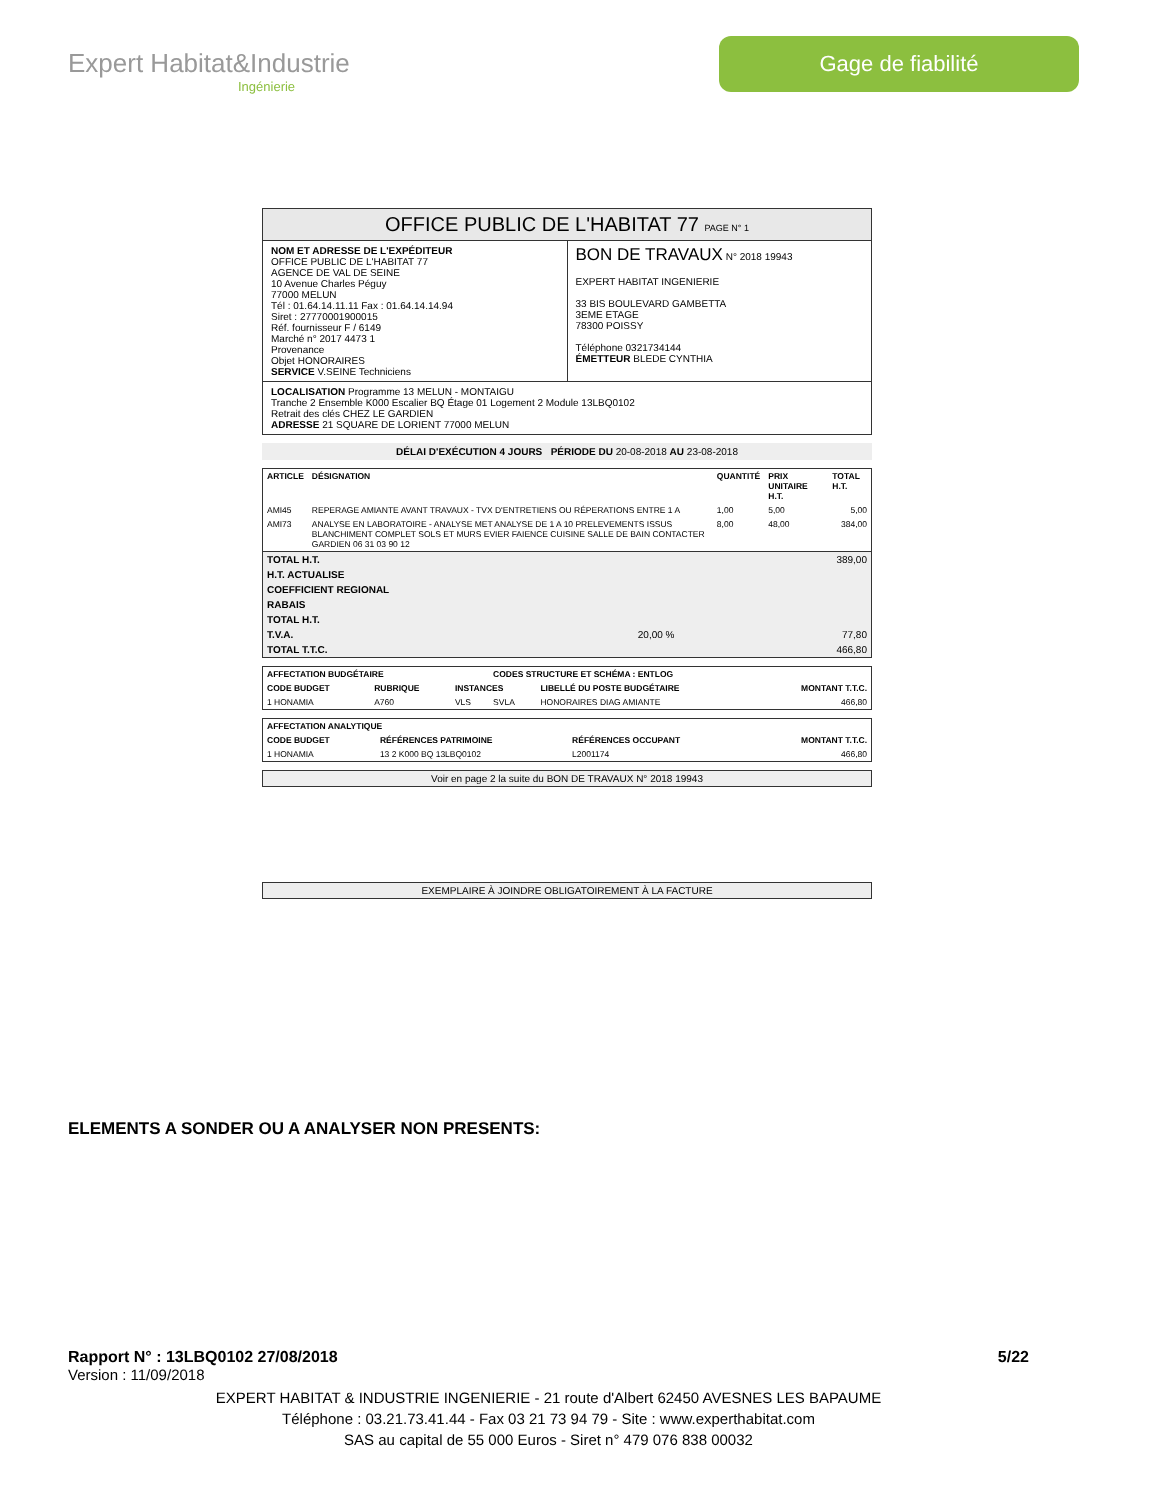Expert Habitat&Industrie
Ingénierie
Gage de fiabilité
OFFICE PUBLIC DE L'HABITAT 77 PAGE N° 1
NOM ET ADRESSE DE L'EXPÉDITEUR
OFFICE PUBLIC DE L'HABITAT 77
AGENCE DE VAL DE SEINE
10 Avenue Charles Péguy
77000 MELUN
Tél : 01.64.14.11.11 Fax : 01.64.14.14.94
Siret : 27770001900015
Réf. fournisseur F / 6149
Marché n° 2017 4473 1
Provenance
Objet HONORAIRES
SERVICE V.SEINE Techniciens
BON DE TRAVAUX N° 2018 19943
EXPERT HABITAT INGENIERIE
33 BIS BOULEVARD GAMBETTA
3EME ETAGE
78300 POISSY
Téléphone 0321734144
ÉMETTEUR BLEDE CYNTHIA
LOCALISATION Programme 13 MELUN - MONTAIGU
Tranche 2 Ensemble K000 Escalier BQ Étage 01 Logement 2 Module 13LBQ0102
Retrait des clés CHEZ LE GARDIEN
ADRESSE 21 SQUARE DE LORIENT 77000 MELUN
DÉLAI D'EXÉCUTION 4 JOURS PÉRIODE DU 20-08-2018 AU 23-08-2018
| ARTICLE | DÉSIGNATION | QUANTITÉ | PRIX UNITAIRE H.T. | TOTAL H.T. |
| --- | --- | --- | --- | --- |
| AMI45 | REPERAGE AMIANTE AVANT TRAVAUX - TVX D'ENTRETIENS OU RÉPERATIONS ENTRE 1 A | 1,00 | 5,00 | 5,00 |
| AMI73 | ANALYSE EN LABORATOIRE - ANALYSE MET ANALYSE DE 1 A 10 PRELEVEMENTS ISSUS BLANCHIMENT COMPLET SOLS ET MURS EVIER FAIENCE CUISINE SALLE DE BAIN CONTACTER GARDIEN 06 31 03 90 12 | 8,00 | 48,00 | 384,00 |
| TOTAL H.T. | | 389,00 |
| H.T. ACTUALISE | | |
| COEFFICIENT REGIONAL | | |
| RABAIS | | |
| TOTAL H.T. | | |
| T.V.A. | 20,00 % | 77,80 |
| TOTAL T.T.C. | | 466,80 |
| AFFECTATION BUDGÉTAIRE | | | CODES STRUCTURE ET SCHÉMA : ENTLOG | | |
| --- | --- | --- | --- | --- | --- |
| CODE BUDGET | RUBRIQUE | INSTANCES | | LIBELLÉ DU POSTE BUDGÉTAIRE | MONTANT T.T.C. |
| 1 HONAMIA | A760 | VLS | SVLA | HONORAIRES DIAG AMIANTE | 466,80 |
| AFFECTATION ANALYTIQUE | | | |
| --- | --- | --- | --- |
| CODE BUDGET | RÉFÉRENCES PATRIMOINE | RÉFÉRENCES OCCUPANT | MONTANT T.T.C. |
| 1 HONAMIA | 13 2 K000 BQ 13LBQ0102 | L2001174 | 466,80 |
Voir en page 2 la suite du BON DE TRAVAUX N° 2018 19943
EXEMPLAIRE À JOINDRE OBLIGATOIREMENT À LA FACTURE
ELEMENTS A SONDER OU A ANALYSER NON PRESENTS:
Rapport N° : 13LBQ0102 27/08/2018 5/22
Version : 11/09/2018
EXPERT HABITAT & INDUSTRIE INGENIERIE - 21 route d'Albert 62450 AVESNES LES BAPAUME
Téléphone : 03.21.73.41.44 - Fax 03 21 73 94 79 - Site : www.experthabitat.com
SAS au capital de 55 000 Euros - Siret n° 479 076 838 00032